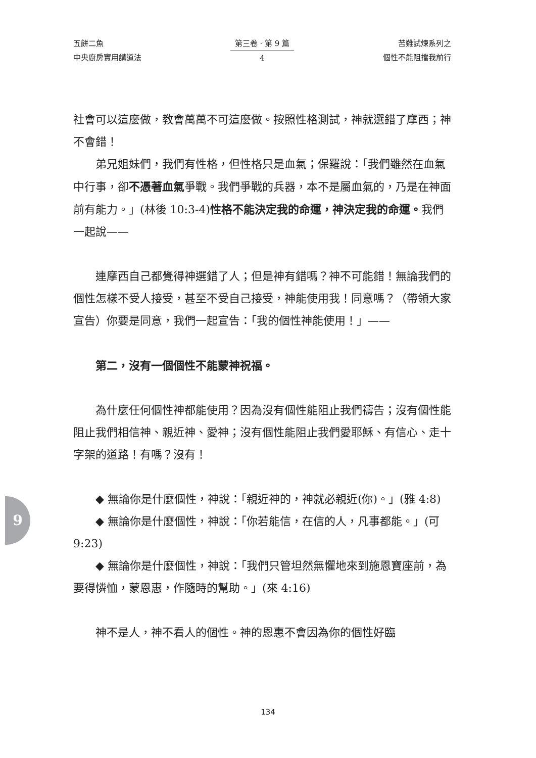五餅二魚
中央廚房實用講道法
第三卷 · 第 9 篇
4
苦難試煉系列之
個性不能阻擋我前行
社會可以這麼做，教會萬萬不可這麼做。按照性格測試，神就選錯了摩西；神不會錯！
弟兄姐妹們，我們有性格，但性格只是血氣；保羅說：「我們雖然在血氣中行事，卻不憑著血氣爭戰。我們爭戰的兵器，本不是屬血氣的，乃是在神面前有能力。」(林後 10:3-4)性格不能決定我的命運，神決定我的命運。我們一起說——
連摩西自己都覺得神選錯了人；但是神有錯嗎？神不可能錯！無論我們的個性怎樣不受人接受，甚至不受自己接受，神能使用我！同意嗎？（帶領大家宣告）你要是同意，我們一起宣告：「我的個性神能使用！」——
第二，沒有一個個性不能蒙神祝福。
為什麼任何個性神都能使用？因為沒有個性能阻止我們禱告；沒有個性能阻止我們相信神、親近神、愛神；沒有個性能阻止我們愛耶穌、有信心、走十字架的道路！有嗎？沒有！
◆ 無論你是什麼個性，神說：「親近神的，神就必親近(你)。」(雅 4:8)
◆ 無論你是什麼個性，神說：「你若能信，在信的人，凡事都能。」(可 9:23)
◆ 無論你是什麼個性，神說：「我們只管坦然無懼地來到施恩寶座前，為要得憐恤，蒙恩惠，作隨時的幫助。」(來 4:16)
神不是人，神不看人的個性。神的恩惠不會因為你的個性好臨
9
134